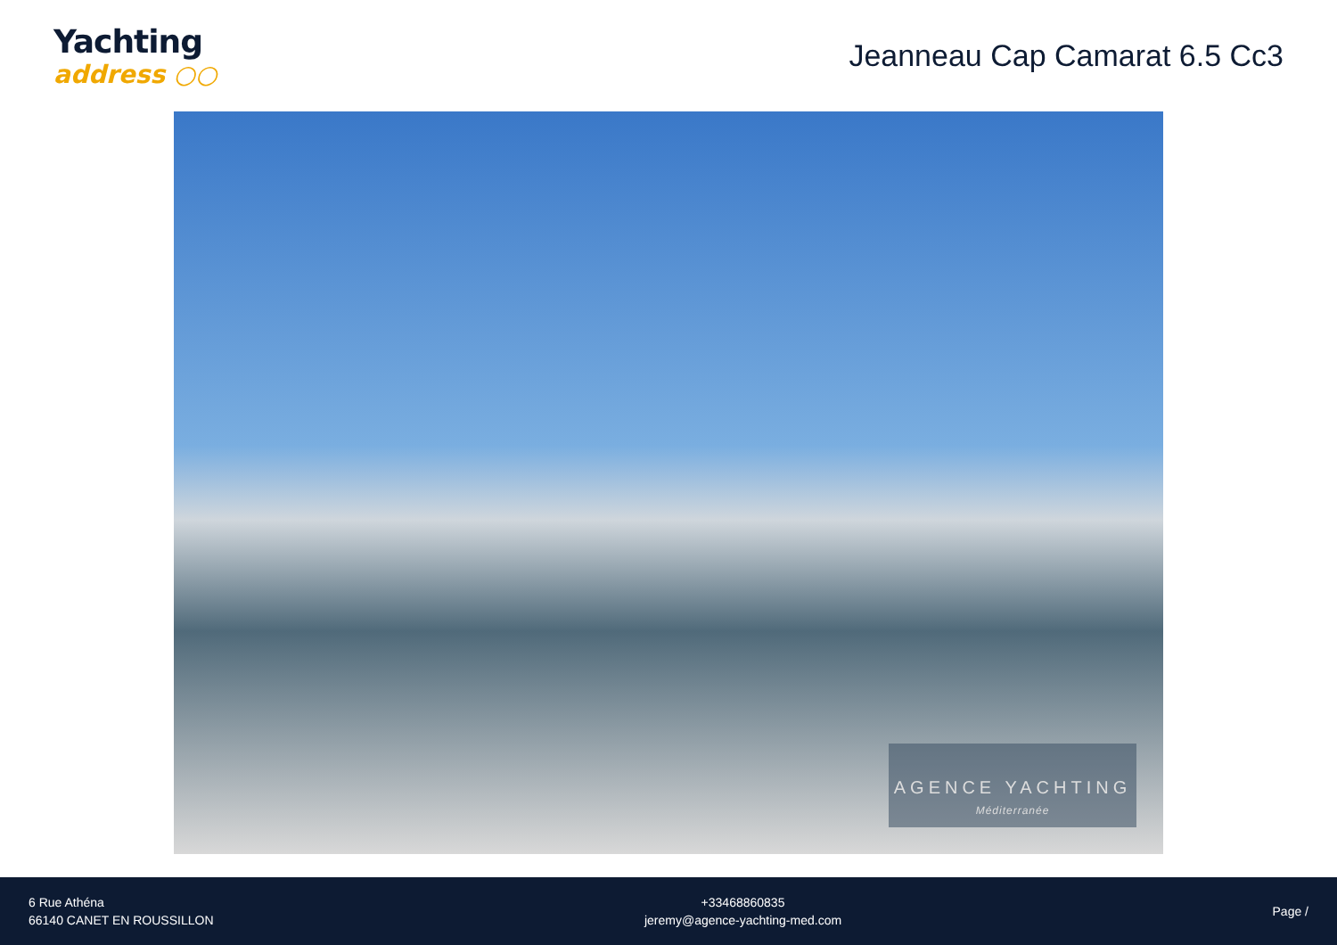Yachting
address ○○
Jeanneau Cap Camarat 6.5 Cc3
AGENCE YACHTING
Méditerranée
6 Rue Athéna
66140 CANET EN ROUSSILLON
+33468860835
jeremy@agence-yachting-med.com
Page /